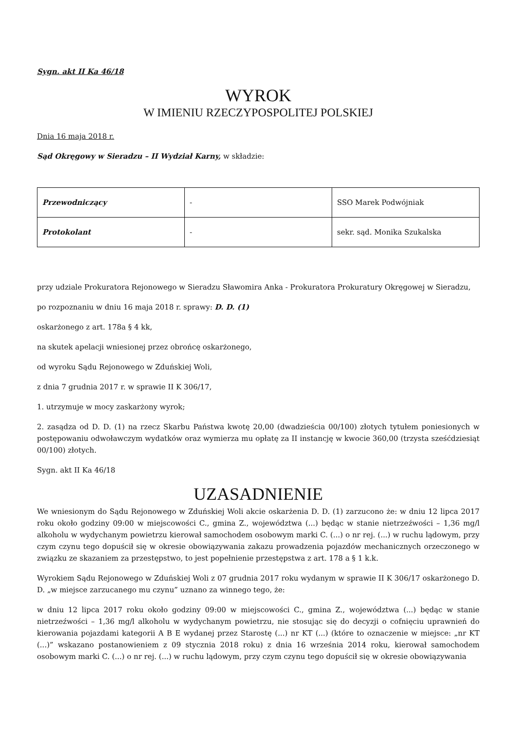Sygn. akt II Ka 46/18
WYROK
W IMIENIU RZECZYPOSPOLITEJ POLSKIEJ
Dnia 16 maja 2018 r.
Sąd Okręgowy w Sieradzu – II Wydział Karny, w składzie:
| Przewodniczący | - | SSO Marek Podwójniak |
| Protokolant | - | sekr. sąd. Monika Szukalska |
przy udziale Prokuratora Rejonowego w Sieradzu Sławomira Anka - Prokuratora Prokuratury Okręgowej w Sieradzu,
po rozpoznaniu w dniu 16 maja 2018 r. sprawy: D. D. (1)
oskarżonego z art. 178a § 4 kk,
na skutek apelacji wniesionej przez obrońcę oskarżonego,
od wyroku Sądu Rejonowego w Zduńskiej Woli,
z dnia 7 grudnia 2017 r. w sprawie II K 306/17,
1. utrzymuje w mocy zaskarżony wyrok;
2. zasądza od D. D. (1) na rzecz Skarbu Państwa kwotę 20,00 (dwadzieścia 00/100) złotych tytułem poniesionych w postępowaniu odwoławczym wydatków oraz wymierza mu opłatę za II instancję w kwocie 360,00 (trzysta sześćdziesiąt 00/100) złotych.
Sygn. akt II Ka 46/18
UZASADNIENIE
We wniesionym do Sądu Rejonowego w Zduńskiej Woli akcie oskarżenia D. D. (1) zarzucono że: w dniu 12 lipca 2017 roku około godziny 09:00 w miejscowości C., gmina Z., województwa (...) będąc w stanie nietrzeźwości – 1,36 mg/l alkoholu w wydychanym powietrzu kierował samochodem osobowym marki C. (...) o nr rej. (...) w ruchu lądowym, przy czym czynu tego dopuścił się w okresie obowiązywania zakazu prowadzenia pojazdów mechanicznych orzeczonego w związku ze skazaniem za przestępstwo, to jest popełnienie przestępstwa z art. 178 a § 1 k.k.
Wyrokiem Sądu Rejonowego w Zduńskiej Woli z 07 grudnia 2017 roku wydanym w sprawie II K 306/17 oskarżonego D. D. „w miejsce zarzucanego mu czynu” uznano za winnego tego, że:
w dniu 12 lipca 2017 roku około godziny 09:00 w miejscowości C., gmina Z., województwa (...) będąc w stanie nietrzeźwości – 1,36 mg/l alkoholu w wydychanym powietrzu, nie stosując się do decyzji o cofnięciu uprawnień do kierowania pojazdami kategorii A B E wydanej przez Starostę (...) nr KT (...) (które to oznaczenie w miejsce: „nr KT (...)” wskazano postanowieniem z 09 stycznia 2018 roku) z dnia 16 września 2014 roku, kierował samochodem osobowym marki C. (...) o nr rej. (...) w ruchu lądowym, przy czym czynu tego dopuścił się w okresie obowiązywania